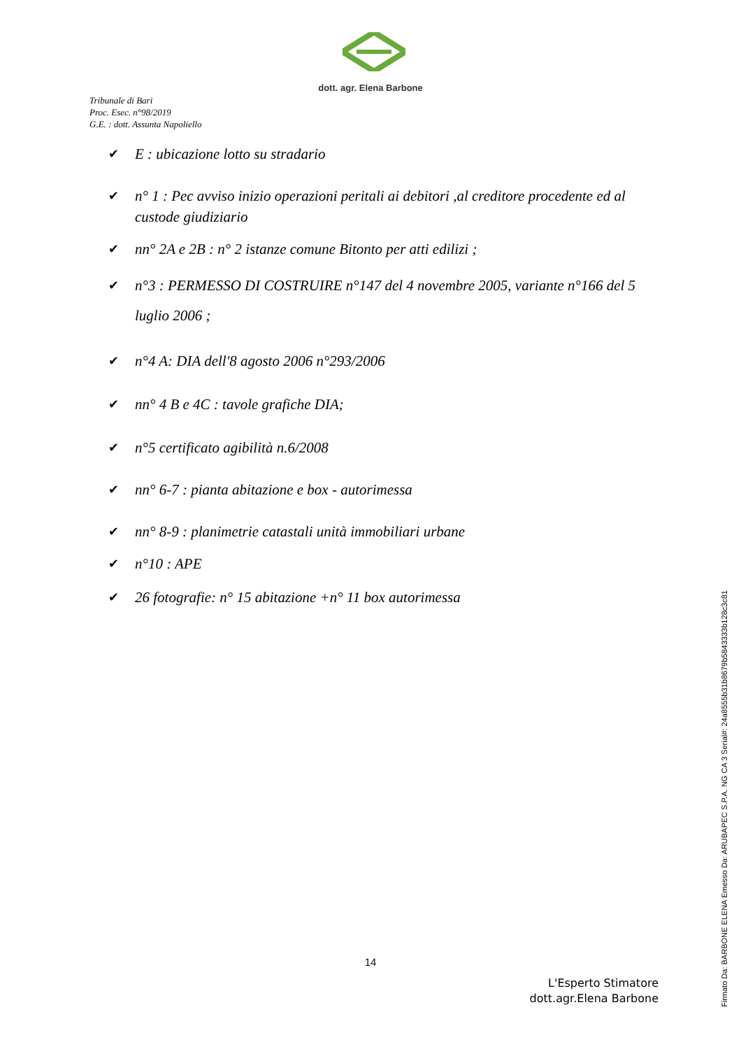dott. agr. Elena Barbone
Tribunale di Bari
Proc. Esec. n°98/2019
G.E. : dott. Assunta Napoliello
✔ E : ubicazione lotto su stradario
✔ n° 1 : Pec avviso inizio operazioni peritali ai debitori ,al creditore procedente ed al custode giudiziario
✔ nn° 2A e 2B : n° 2 istanze comune Bitonto per atti edilizi ;
✔ n°3 : PERMESSO DI COSTRUIRE n°147 del 4 novembre 2005, variante n°166 del 5 luglio 2006 ;
✔ n°4 A: DIA dell'8 agosto 2006 n°293/2006
✔ nn° 4 B e 4C : tavole grafiche DIA;
✔ n°5 certificato agibilità n.6/2008
✔ nn° 6-7 : pianta abitazione e box - autorimessa
✔ nn° 8-9 : planimetrie catastali unità immobiliari urbane
✔ n°10 : APE
✔ 26 fotografie: n° 15 abitazione +n° 11 box autorimessa
14
L'Esperto Stimatore
dott.agr.Elena Barbone
Firmato Da: BARBONE ELENA Emesso Da: ARUBAPEC S.P.A. NG CA 3 Serial#: 24a8555b31b8679b5843333b128c3c81